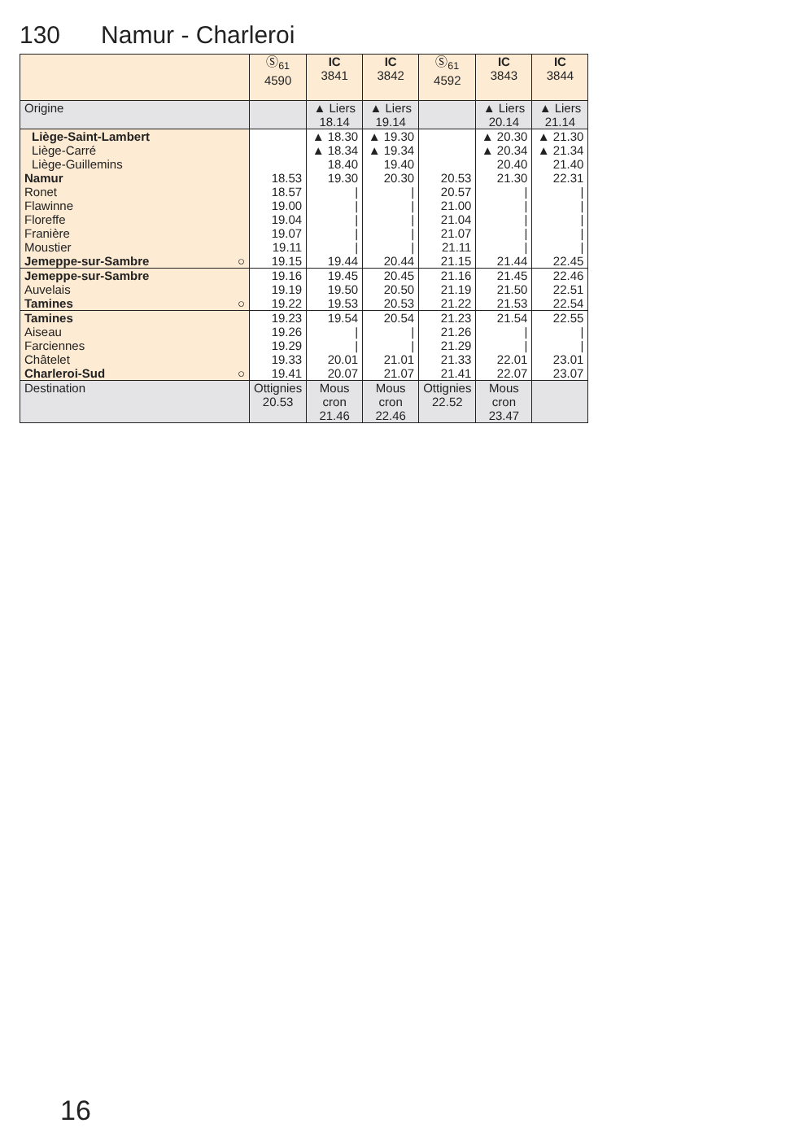130 Namur - Charleroi
| | Ⓢ<sub>61</sub> 4590 | IC 3841 | IC 3842 | Ⓢ<sub>61</sub> 4592 | IC 3843 | IC 3844 |
| --- | --- | --- | --- | --- | --- | --- |
| Origine | | ▲ Liers 18.14 | ▲ Liers 19.14 | | ▲ Liers 20.14 | ▲ Liers 21.14 |
| Liège-Saint-Lambert | | ▲ 18.30 | ▲ 19.30 | | ▲ 20.30 | ▲ 21.30 |
| Liège-Carré | | ▲ 18.34 | ▲ 19.34 | | ▲ 20.34 | ▲ 21.34 |
| Liège-Guillemins | | 18.40 | 19.40 | | 20.40 | 21.40 |
| Namur | 18.53 | 19.30 | 20.30 | 20.53 | 21.30 | 22.31 |
| Ronet | 18.57 | / | / | 20.57 | / | / |
| Flawinne | 19.00 | / | / | 21.00 | / | / |
| Floreffe | 19.04 | / | / | 21.04 | / | / |
| Franière | 19.07 | / | / | 21.07 | / | / |
| Moustier | 19.11 | / | / | 21.11 | / | / |
| Jemeppe-sur-Sambre ○ | 19.15 | 19.44 | 20.44 | 21.15 | 21.44 | 22.45 |
| Jemeppe-sur-Sambre | 19.16 | 19.45 | 20.45 | 21.16 | 21.45 | 22.46 |
| Auvelais | 19.19 | 19.50 | 20.50 | 21.19 | 21.50 | 22.51 |
| Tamines ○ | 19.22 | 19.53 | 20.53 | 21.22 | 21.53 | 22.54 |
| Tamines | 19.23 | 19.54 | 20.54 | 21.23 | 21.54 | 22.55 |
| Aiseau | 19.26 | / | / | 21.26 | / | / |
| Farciennes | 19.29 | / | / | 21.29 | / | / |
| Châtelet | 19.33 | 20.01 | 21.01 | 21.33 | 22.01 | 23.01 |
| Charleroi-Sud ○ | 19.41 | 20.07 | 21.07 | 21.41 | 22.07 | 23.07 |
| Destination | Ottignies 20.53 | Mous cron 21.46 | Mous cron 22.46 | Ottignies 22.52 | Mous cron 23.47 | |
16